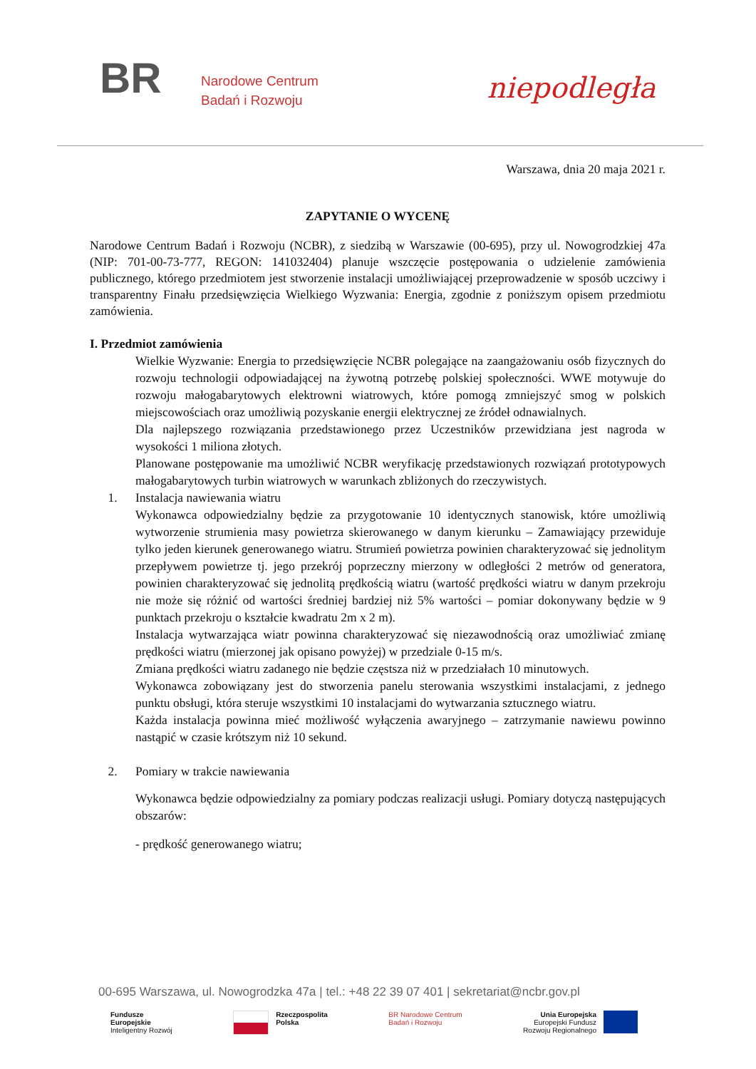BR
Narodowe Centrum
Badań i Rozwoju
niepodległa
Warszawa, dnia 20 maja 2021 r.
ZAPYTANIE O WYCENĘ
Narodowe Centrum Badań i Rozwoju (NCBR), z siedzibą w Warszawie (00-695), przy ul. Nowogrodzkiej 47a (NIP: 701-00-73-777, REGON: 141032404) planuje wszczęcie postępowania o udzielenie zamówienia publicznego, którego przedmiotem jest stworzenie instalacji umożliwiającej przeprowadzenie w sposób uczciwy i transparentny Finału przedsięwzięcia Wielkiego Wyzwania: Energia, zgodnie z poniższym opisem przedmiotu zamówienia.
I. Przedmiot zamówienia
Wielkie Wyzwanie: Energia to przedsięwzięcie NCBR polegające na zaangażowaniu osób fizycznych do rozwoju technologii odpowiadającej na żywotną potrzebę polskiej społeczności. WWE motywuje do rozwoju małogabarytowych elektrowni wiatrowych, które pomogą zmniejszyć smog w polskich miejscowościach oraz umożliwią pozyskanie energii elektrycznej ze źródeł odnawialnych.
Dla najlepszego rozwiązania przedstawionego przez Uczestników przewidziana jest nagroda w wysokości 1 miliona złotych.
Planowane postępowanie ma umożliwić NCBR weryfikację przedstawionych rozwiązań prototypowych małogabarytowych turbin wiatrowych w warunkach zbliżonych do rzeczywistych.
1. Instalacja nawiewania wiatru
Wykonawca odpowiedzialny będzie za przygotowanie 10 identycznych stanowisk, które umożliwią wytworzenie strumienia masy powietrza skierowanego w danym kierunku – Zamawiający przewiduje tylko jeden kierunek generowanego wiatru. Strumień powietrza powinien charakteryzować się jednolitym przepływem powietrze tj. jego przekrój poprzeczny mierzony w odległości 2 metrów od generatora, powinien charakteryzować się jednolitą prędkością wiatru (wartość prędkości wiatru w danym przekroju nie może się różnić od wartości średniej bardziej niż 5% wartości – pomiar dokonywany będzie w 9 punktach przekroju o kształcie kwadratu 2m x 2 m).
Instalacja wytwarzająca wiatr powinna charakteryzować się niezawodnością oraz umożliwiać zmianę prędkości wiatru (mierzonej jak opisano powyżej) w przedziale 0-15 m/s.
Zmiana prędkości wiatru zadanego nie będzie częstsza niż w przedziałach 10 minutowych.
Wykonawca zobowiązany jest do stworzenia panelu sterowania wszystkimi instalacjami, z jednego punktu obsługi, która steruje wszystkimi 10 instalacjami do wytwarzania sztucznego wiatru.
Każda instalacja powinna mieć możliwość wyłączenia awaryjnego – zatrzymanie nawiewu powinno nastąpić w czasie krótszym niż 10 sekund.
2. Pomiary w trakcie nawiewania
Wykonawca będzie odpowiedzialny za pomiary podczas realizacji usługi. Pomiary dotyczą następujących obszarów:
- prędkość generowanego wiatru;
00-695 Warszawa, ul. Nowogrodzka 47a | tel.: +48 22 39 07 401 | sekretariat@ncbr.gov.pl
Fundusze
Europejskie
Inteligentny Rozwój
Rzeczpospolita
Polska
BR Narodowe Centrum
Badań i Rozwoju
Unia Europejska
Europejski Fundusz
Rozwoju Regionalnego